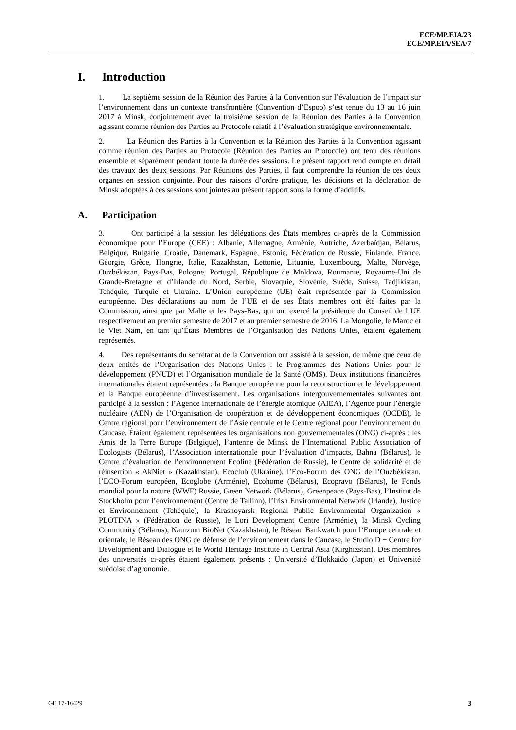ECE/MP.EIA/23
ECE/MP.EIA/SEA/7
I. Introduction
1. La septième session de la Réunion des Parties à la Convention sur l’évaluation de l’impact sur l’environnement dans un contexte transfrontière (Convention d’Espoo) s’est tenue du 13 au 16 juin 2017 à Minsk, conjointement avec la troisième session de la Réunion des Parties à la Convention agissant comme réunion des Parties au Protocole relatif à l’évaluation stratégique environnementale.
2. La Réunion des Parties à la Convention et la Réunion des Parties à la Convention agissant comme réunion des Parties au Protocole (Réunion des Parties au Protocole) ont tenu des réunions ensemble et séparément pendant toute la durée des sessions. Le présent rapport rend compte en détail des travaux des deux sessions. Par Réunions des Parties, il faut comprendre la réunion de ces deux organes en session conjointe. Pour des raisons d’ordre pratique, les décisions et la déclaration de Minsk adoptées à ces sessions sont jointes au présent rapport sous la forme d’additifs.
A. Participation
3. Ont participé à la session les délégations des États membres ci-après de la Commission économique pour l’Europe (CEE) : Albanie, Allemagne, Arménie, Autriche, Azerbaïdjan, Bélarus, Belgique, Bulgarie, Croatie, Danemark, Espagne, Estonie, Fédération de Russie, Finlande, France, Géorgie, Grèce, Hongrie, Italie, Kazakhstan, Lettonie, Lituanie, Luxembourg, Malte, Norvège, Ouzbékistan, Pays-Bas, Pologne, Portugal, République de Moldova, Roumanie, Royaume-Uni de Grande-Bretagne et d’Irlande du Nord, Serbie, Slovaquie, Slovénie, Suède, Suisse, Tadjikistan, Tchéquie, Turquie et Ukraine. L’Union européenne (UE) était représentée par la Commission européenne. Des déclarations au nom de l’UE et de ses États membres ont été faites par la Commission, ainsi que par Malte et les Pays-Bas, qui ont exercé la présidence du Conseil de l’UE respectivement au premier semestre de 2017 et au premier semestre de 2016. La Mongolie, le Maroc et le Viet Nam, en tant qu’États Membres de l’Organisation des Nations Unies, étaient également représentés.
4. Des représentants du secrétariat de la Convention ont assisté à la session, de même que ceux de deux entités de l’Organisation des Nations Unies : le Programmes des Nations Unies pour le développement (PNUD) et l’Organisation mondiale de la Santé (OMS). Deux institutions financières internationales étaient représentées : la Banque européenne pour la reconstruction et le développement et la Banque européenne d’investissement. Les organisations intergouvernementales suivantes ont participé à la session : l’Agence internationale de l’énergie atomique (AIEA), l’Agence pour l’énergie nucléaire (AEN) de l’Organisation de coopération et de développement économiques (OCDE), le Centre régional pour l’environnement de l’Asie centrale et le Centre régional pour l’environnement du Caucase. Étaient également représentées les organisations non gouvernementales (ONG) ci-après : les Amis de la Terre Europe (Belgique), l’antenne de Minsk de l’International Public Association of Ecologists (Bélarus), l’Association internationale pour l’évaluation d’impacts, Bahna (Bélarus), le Centre d’évaluation de l’environnement Ecoline (Fédération de Russie), le Centre de solidarité et de réinsertion « AkNiet » (Kazakhstan), Ecoclub (Ukraine), l’Eco-Forum des ONG de l’Ouzbékistan, l’ECO-Forum européen, Ecoglobe (Arménie), Ecohome (Bélarus), Ecopravo (Bélarus), le Fonds mondial pour la nature (WWF) Russie, Green Network (Bélarus), Greenpeace (Pays-Bas), l’Institut de Stockholm pour l’environnement (Centre de Tallinn), l’Irish Environmental Network (Irlande), Justice et Environnement (Tchéquie), la Krasnoyarsk Regional Public Environmental Organization « PLOTINA » (Fédération de Russie), le Lori Development Centre (Arménie), la Minsk Cycling Community (Bélarus), Naurzum BioNet (Kazakhstan), le Réseau Bankwatch pour l’Europe centrale et orientale, le Réseau des ONG de défense de l’environnement dans le Caucase, le Studio D − Centre for Development and Dialogue et le World Heritage Institute in Central Asia (Kirghizstan). Des membres des universités ci-après étaient également présents : Université d’Hokkaido (Japon) et Université suédoise d’agronomie.
GE.17-16429 3